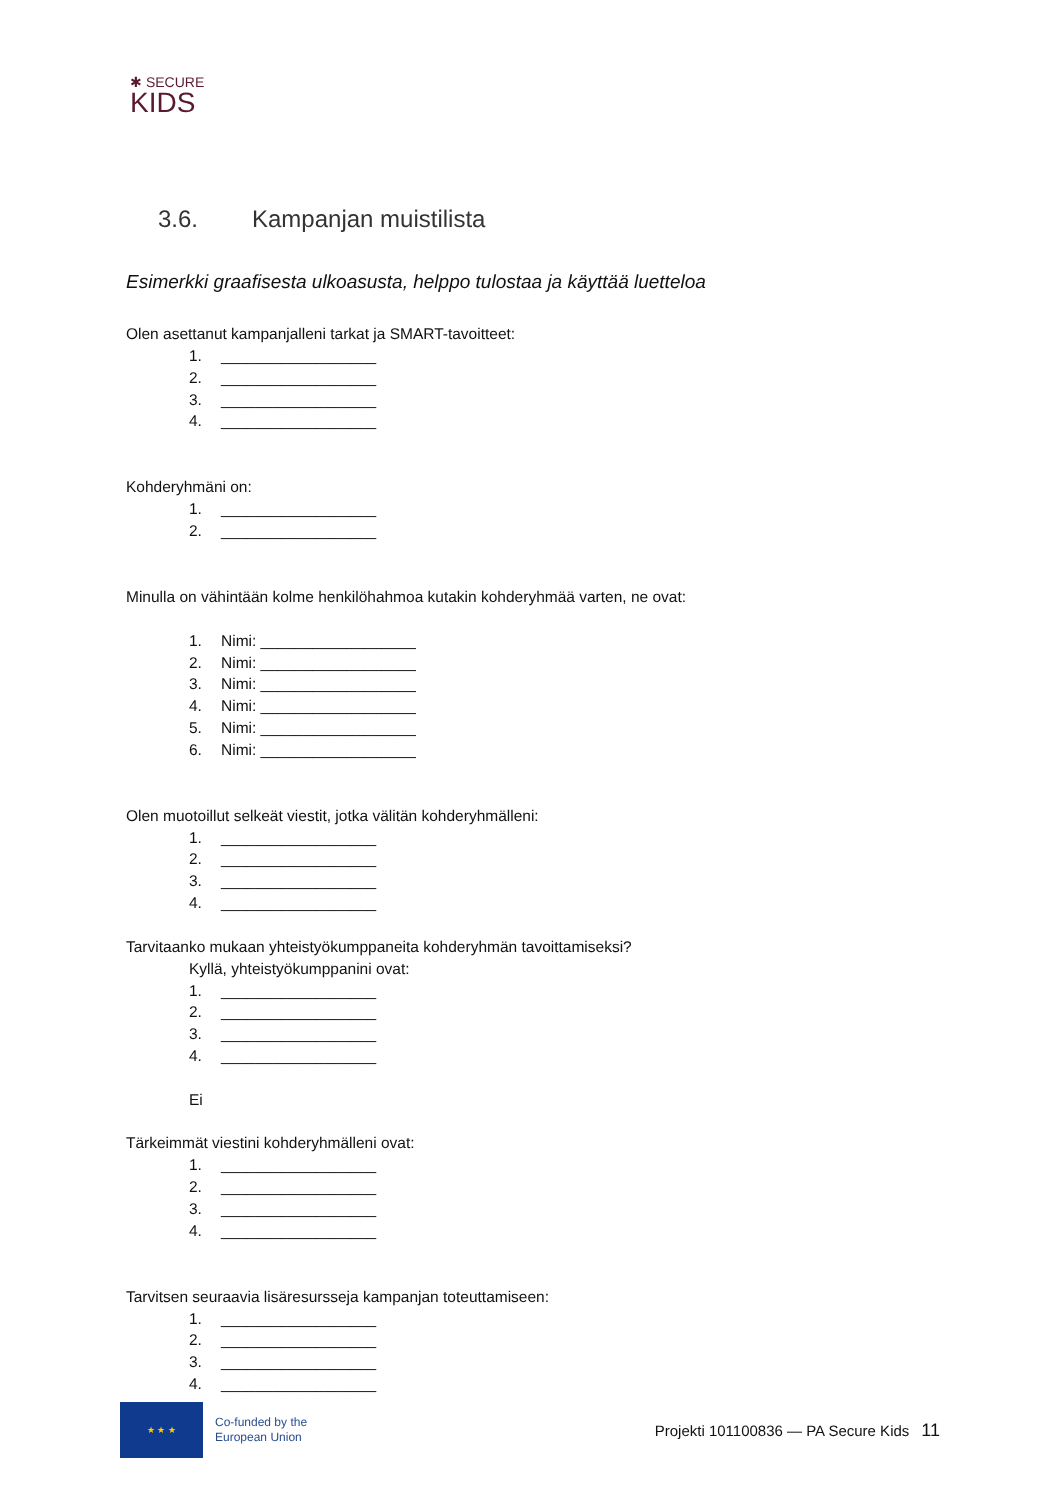✱ SECURE
KIDS
3.6. Kampanjan muistilista
Esimerkki graafisesta ulkoasusta, helppo tulostaa ja käyttää luetteloa
Olen asettanut kampanjalleni tarkat ja SMART-tavoitteet:
1. __________________
2. __________________
3. __________________
4. __________________
Kohderyhmäni on:
1. __________________
2. __________________
Minulla on vähintään kolme henkilöhahmoa kutakin kohderyhmää varten, ne ovat:
1. Nimi: __________________
2. Nimi: __________________
3. Nimi: __________________
4. Nimi: __________________
5. Nimi: __________________
6. Nimi: __________________
Olen muotoillut selkeät viestit, jotka välitän kohderyhmälleni:
1. __________________
2. __________________
3. __________________
4. __________________
Tarvitaanko mukaan yhteistyökumppaneita kohderyhmän tavoittamiseksi?
Kyllä, yhteistyökumppanini ovat:
1. __________________
2. __________________
3. __________________
4. __________________
Ei
Tärkeimmät viestini kohderyhmälleni ovat:
1. __________________
2. __________________
3. __________________
4. __________________
Tarvitsen seuraavia lisäresursseja kampanjan toteuttamiseen:
1. __________________
2. __________________
3. __________________
4. __________________
★ ★ ★
Co-funded by the
European Union
Projekti 101100836 — PA Secure Kids
11